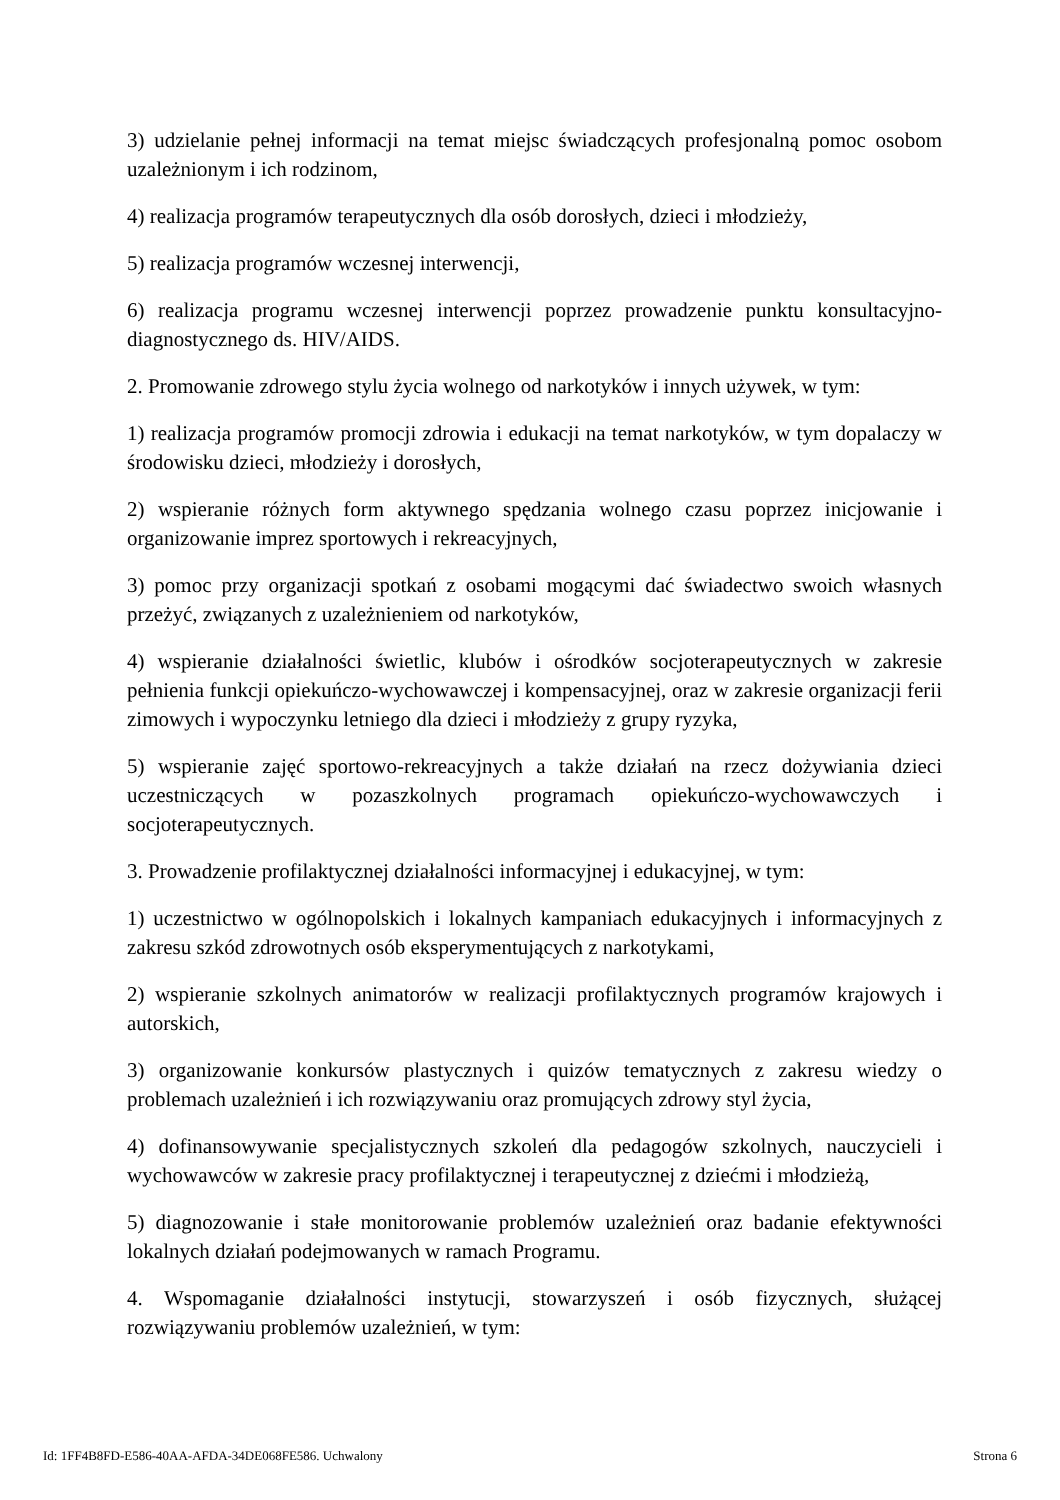3) udzielanie pełnej informacji na temat miejsc świadczących profesjonalną pomoc osobom uzależnionym i ich rodzinom,
4) realizacja programów terapeutycznych dla osób dorosłych, dzieci i młodzieży,
5) realizacja programów wczesnej interwencji,
6) realizacja programu wczesnej interwencji poprzez prowadzenie punktu konsultacyjno-diagnostycznego ds. HIV/AIDS.
2. Promowanie zdrowego stylu życia wolnego od narkotyków i innych używek, w tym:
1) realizacja programów promocji zdrowia i edukacji na temat narkotyków, w tym dopalaczy w środowisku dzieci, młodzieży i dorosłych,
2) wspieranie różnych form aktywnego spędzania wolnego czasu poprzez inicjowanie i organizowanie imprez sportowych i rekreacyjnych,
3) pomoc przy organizacji spotkań z osobami mogącymi dać świadectwo swoich własnych przeżyć, związanych z uzależnieniem od narkotyków,
4) wspieranie działalności świetlic, klubów i ośrodków socjoterapeutycznych w zakresie pełnienia funkcji opiekuńczo-wychowawczej i kompensacyjnej, oraz w zakresie organizacji ferii zimowych i wypoczynku letniego dla dzieci i młodzieży z grupy ryzyka,
5) wspieranie zajęć sportowo-rekreacyjnych a także działań na rzecz dożywiania dzieci uczestniczących w pozaszkolnych programach opiekuńczo-wychowawczych i socjoterapeutycznych.
3. Prowadzenie profilaktycznej działalności informacyjnej i edukacyjnej, w tym:
1) uczestnictwo w ogólnopolskich i lokalnych kampaniach edukacyjnych i informacyjnych z zakresu szkód zdrowotnych osób eksperymentujących z narkotykami,
2) wspieranie szkolnych animatorów w realizacji profilaktycznych programów krajowych i autorskich,
3) organizowanie konkursów plastycznych i quizów tematycznych z zakresu wiedzy o problemach uzależnień i ich rozwiązywaniu oraz promujących zdrowy styl życia,
4) dofinansowywanie specjalistycznych szkoleń dla pedagogów szkolnych, nauczycieli i wychowawców w zakresie pracy profilaktycznej i terapeutycznej z dziećmi i młodzieżą,
5) diagnozowanie i stałe monitorowanie problemów uzależnień oraz badanie efektywności lokalnych działań podejmowanych w ramach Programu.
4. Wspomaganie działalności instytucji, stowarzyszeń i osób fizycznych, służącej rozwiązywaniu problemów uzależnień, w tym:
Id: 1FF4B8FD-E586-40AA-AFDA-34DE068FE586. Uchwalony Strona 6